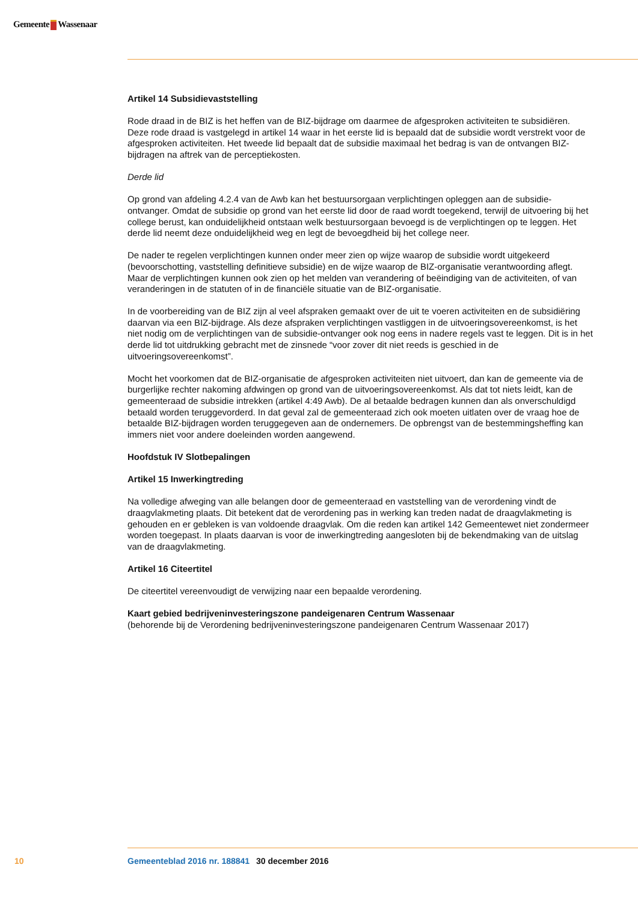Gemeente Wassenaar
Artikel 14 Subsidievaststelling
Rode draad in de BIZ is het heffen van de BIZ-bijdrage om daarmee de afgesproken activiteiten te subsidiëren. Deze rode draad is vastgelegd in artikel 14 waar in het eerste lid is bepaald dat de subsidie wordt verstrekt voor de afgesproken activiteiten. Het tweede lid bepaalt dat de subsidie maximaal het bedrag is van de ontvangen BIZ-bijdragen na aftrek van de perceptiekosten.
Derde lid
Op grond van afdeling 4.2.4 van de Awb kan het bestuursorgaan verplichtingen opleggen aan de subsidie-ontvanger. Omdat de subsidie op grond van het eerste lid door de raad wordt toegekend, terwijl de uitvoering bij het college berust, kan onduidelijkheid ontstaan welk bestuursorgaan bevoegd is de verplichtingen op te leggen. Het derde lid neemt deze onduidelijkheid weg en legt de bevoegdheid bij het college neer.
De nader te regelen verplichtingen kunnen onder meer zien op wijze waarop de subsidie wordt uitgekeerd (bevoorschotting, vaststelling definitieve subsidie) en de wijze waarop de BIZ-organisatie verantwoording aflegt. Maar de verplichtingen kunnen ook zien op het melden van verandering of beëindiging van de activiteiten, of van veranderingen in de statuten of in de financiële situatie van de BIZ-organisatie.
In de voorbereiding van de BIZ zijn al veel afspraken gemaakt over de uit te voeren activiteiten en de subsidiëring daarvan via een BIZ-bijdrage. Als deze afspraken verplichtingen vastliggen in de uitvoeringsovereenkomst, is het niet nodig om de verplichtingen van de subsidie-ontvanger ook nog eens in nadere regels vast te leggen. Dit is in het derde lid tot uitdrukking gebracht met de zinsnede “voor zover dit niet reeds is geschied in de uitvoeringsovereenkomst”.
Mocht het voorkomen dat de BIZ-organisatie de afgesproken activiteiten niet uitvoert, dan kan de gemeente via de burgerlijke rechter nakoming afdwingen op grond van de uitvoeringsovereenkomst. Als dat tot niets leidt, kan de gemeenteraad de subsidie intrekken (artikel 4:49 Awb). De al betaalde bedragen kunnen dan als onverschuldigd betaald worden teruggevorderd. In dat geval zal de gemeenteraad zich ook moeten uitlaten over de vraag hoe de betaalde BIZ-bijdragen worden teruggegeven aan de ondernemers. De opbrengst van de bestemmingsheffing kan immers niet voor andere doeleinden worden aangewend.
Hoofdstuk IV Slotbepalingen
Artikel 15 Inwerkingtreding
Na volledige afweging van alle belangen door de gemeenteraad en vaststelling van de verordening vindt de draagvlakmeting plaats. Dit betekent dat de verordening pas in werking kan treden nadat de draagvlakmeting is gehouden en er gebleken is van voldoende draagvlak. Om die reden kan artikel 142 Gemeentewet niet zondermeer worden toegepast. In plaats daarvan is voor de inwerkingtreding aangesloten bij de bekendmaking van de uitslag van de draagvlakmeting.
Artikel 16 Citeertitel
De citeertitel vereenvoudigt de verwijzing naar een bepaalde verordening.
Kaart gebied bedrijveninvesteringszone pandeigenaren Centrum Wassenaar
(behorende bij de Verordening bedrijveninvesteringszone pandeigenaren Centrum Wassenaar 2017)
10 Gemeenteblad 2016 nr. 188841 30 december 2016